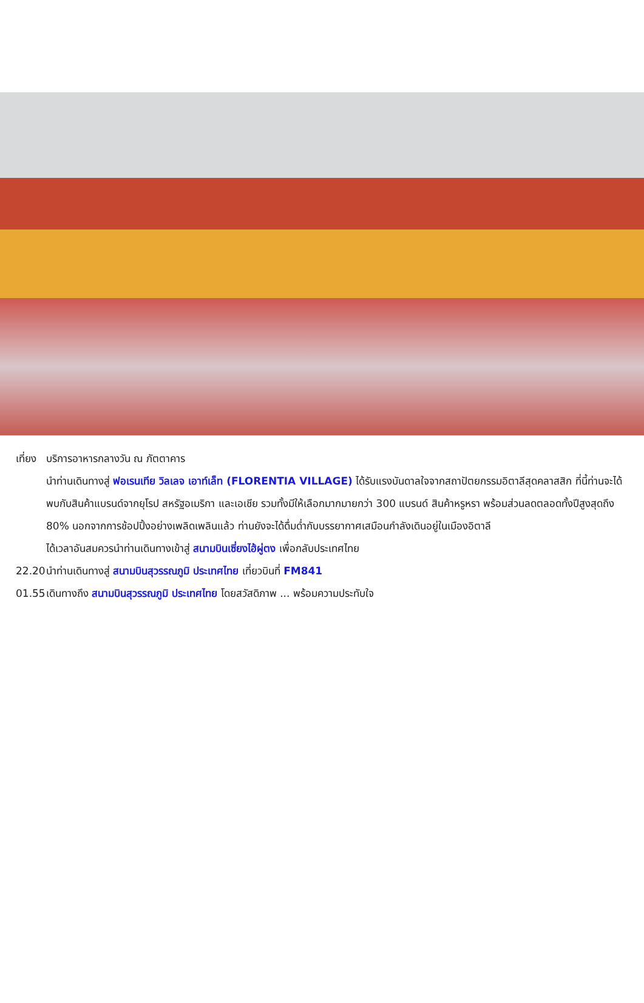เที่ยง บริการอาหารกลางวัน ณ ภัตตาคาร
นำท่านเดินทางสู่ ฟอเรนเทีย วิลเลจ เอาท์เล็ท (FLORENTIA VILLAGE) ได้รับแรงบันดาลใจจากสถาปัตยกรรมอิตาลีสุดคลาสสิก ที่นี้ท่านจะได้พบกับสินค้าแบรนด์จากยุโรป สหรัฐอเมริกา และเอเชีย รวมทั้งมีให้เลือกมากมายกว่า 300 แบรนด์ สินค้าหรูหรา พร้อมส่วนลดตลอดทั้งปีสูงสุดถึง 80% นอกจากการช้อปปิ้งอย่างเพลิดเพลินแล้ว ท่านยังจะได้ดื่มด่ำกับบรรยากาศเสมือนกำลังเดินอยู่ในเมืองอิตาลี
ได้เวลาอันสมควรนำท่านเดินทางเข้าสู่ สนามบินเซี่ยงไฮ้ผู่ตง เพื่อกลับประเทศไทย
22.20 นำท่านเดินทางสู่ สนามบินสุวรรณภูมิ ประเทศไทย เที่ยวบินที่ FM841
01.55 เดินทางถึง สนามบินสุวรรณภูมิ ประเทศไทย โดยสวัสดิภาพ ... พร้อมความประทับใจ